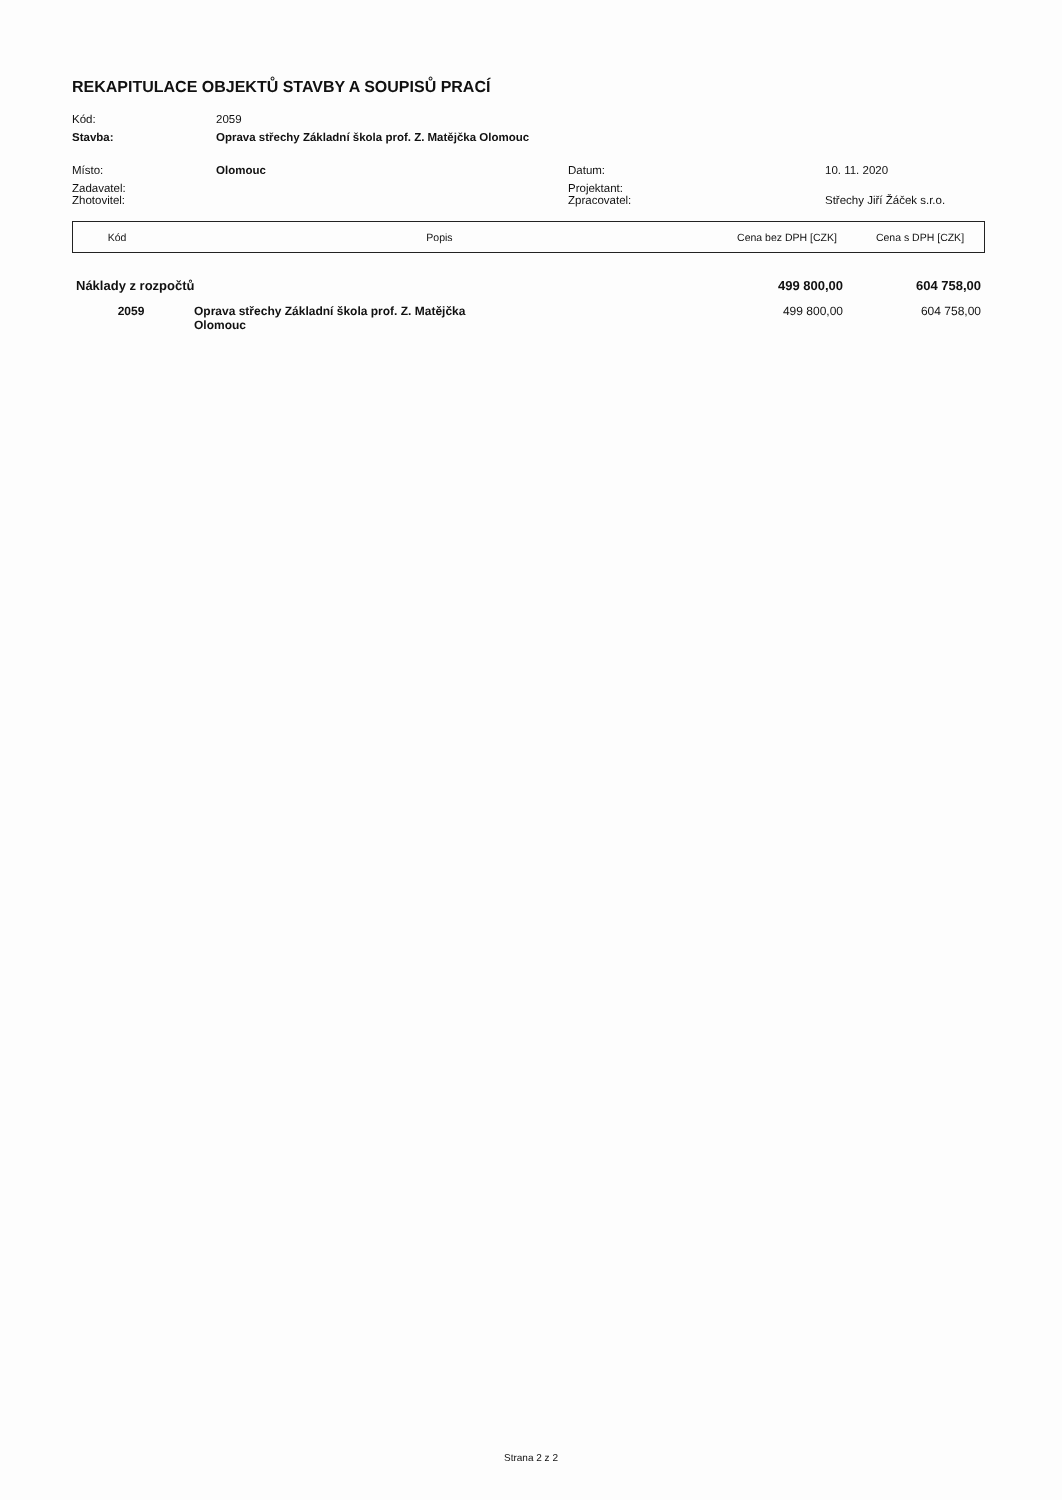REKAPITULACE OBJEKTŮ STAVBY A SOUPISŮ PRACÍ
| Kód: | 2059 | | |
| Stavba: | Oprava střechy Základní škola prof. Z. Matějčka Olomouc | | |
| Místo: | Olomouc | Datum: | 10. 11. 2020 |
| Zadavatel: Zhotovitel: | | Projektant: Zpracovatel: | Střechy Jiří Žáček s.r.o. |
| Kód | Popis | Cena bez DPH [CZK] | Cena s DPH [CZK] |
| --- | --- | --- | --- |
| Náklady z rozpočtů | | 499 800,00 | 604 758,00 |
| 2059 | Oprava střechy Základní škola prof. Z. Matějčka Olomouc | 499 800,00 | 604 758,00 |
Strana 2 z 2